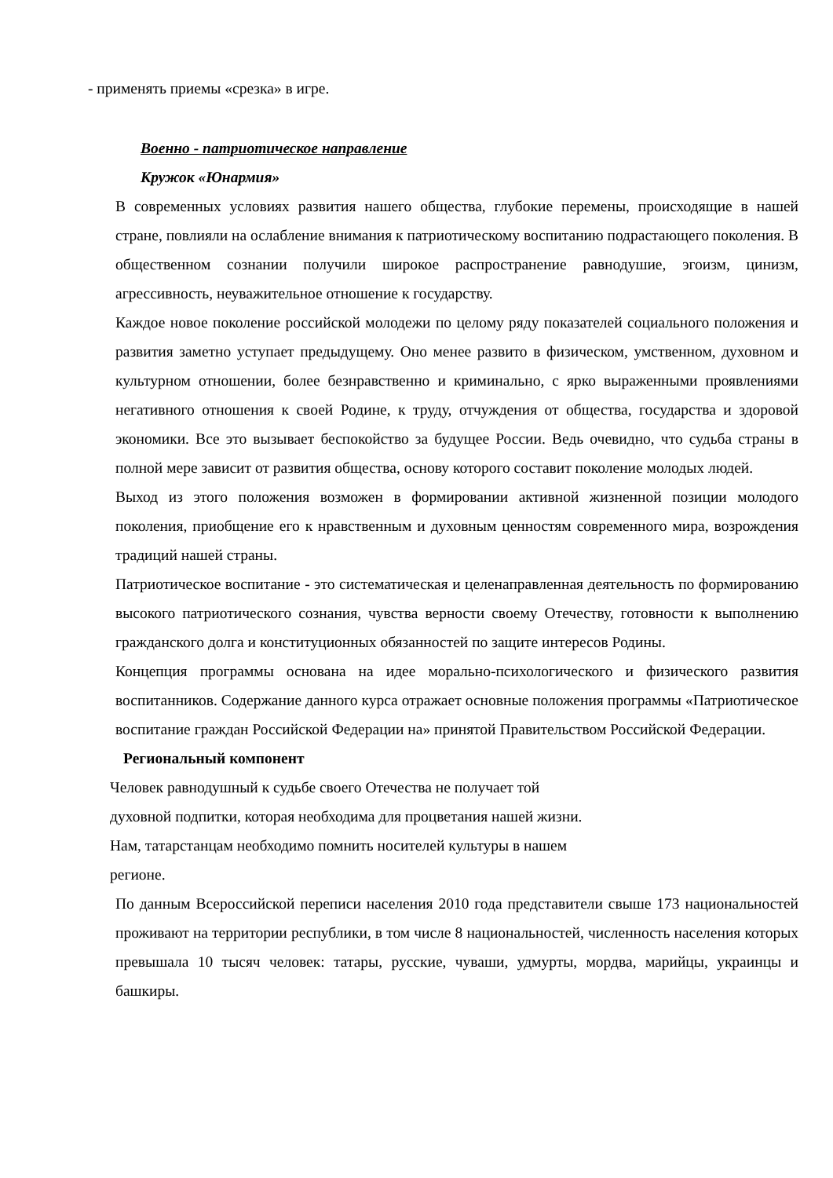- применять приемы «срезка» в игре.
Военно - патриотическое направление
Кружок «Юнармия»
В современных условиях развития нашего общества, глубокие перемены, происходящие в нашей стране, повлияли на ослабление внимания к патриотическому воспитанию подрастающего поколения. В общественном сознании получили широкое распространение равнодушие, эгоизм, цинизм, агрессивность, неуважительное отношение к государству.
Каждое новое поколение российской молодежи по целому ряду показателей социального положения и развития заметно уступает предыдущему. Оно менее развито в физическом, умственном, духовном и культурном отношении, более безнравственно и криминально, с ярко выраженными проявлениями негативного отношения к своей Родине, к труду, отчуждения от общества, государства и здоровой экономики. Все это вызывает беспокойство за будущее России. Ведь очевидно, что судьба страны в полной мере зависит от развития общества, основу которого составит поколение молодых людей.
Выход из этого положения возможен в формировании активной жизненной позиции молодого поколения, приобщение его к нравственным и духовным ценностям современного мира, возрождения традиций нашей страны.
Патриотическое воспитание - это систематическая и целенаправленная деятельность по формированию высокого патриотического сознания, чувства верности своему Отечеству, готовности к выполнению гражданского долга и конституционных обязанностей по защите интересов Родины.
Концепция программы основана на идее морально-психологического и физического развития воспитанников. Содержание данного курса отражает основные положения программы «Патриотическое воспитание граждан Российской Федерации на» принятой Правительством Российской Федерации.
Региональный компонент
Человек равнодушный к судьбе своего Отечества не получает той
духовной подпитки, которая необходима для процветания нашей жизни.
Нам, татарстанцам необходимо помнить носителей культуры в нашем
регионе.
По данным Всероссийской переписи населения 2010 года представители свыше 173 национальностей проживают на территории республики, в том числе 8 национальностей, численность населения которых превышала 10 тысяч человек: татары, русские, чуваши, удмурты, мордва, марийцы, украинцы и башкиры.